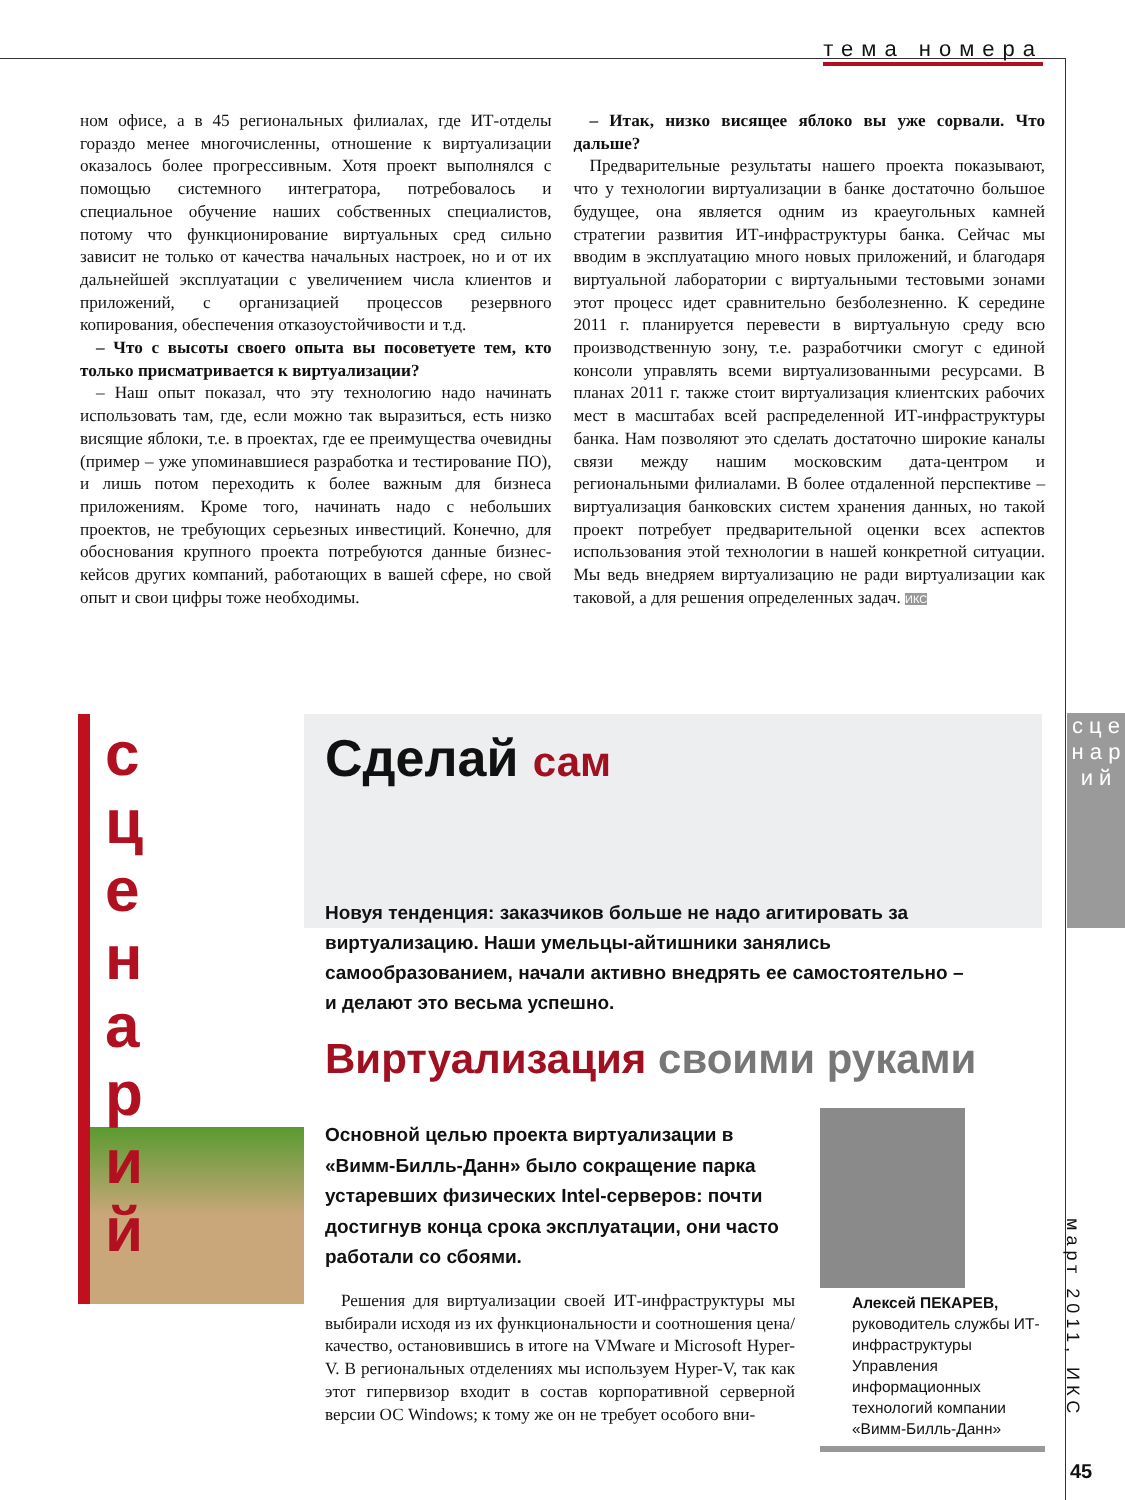тема номера
ном офисе, а в 45 региональных филиалах, где ИТ-отделы гораздо менее многочисленны, отношение к виртуализации оказалось более прогрессивным. Хотя проект выполнялся с помощью системного интегратора, потребовалось и специальное обучение наших собственных специалистов, потому что функционирование виртуальных сред сильно зависит не только от качества начальных настроек, но и от их дальнейшей эксплуатации с увеличением числа клиентов и приложений, с организацией процессов резервного копирования, обеспечения отказоустойчивости и т.д.
– Что с высоты своего опыта вы посоветуете тем, кто только присматривается к виртуализации?
– Наш опыт показал, что эту технологию надо начинать использовать там, где, если можно так выразиться, есть низко висящие яблоки, т.е. в проектах, где ее преимущества очевидны (пример – уже упоминавшиеся разработка и тестирование ПО), и лишь потом переходить к более важным для бизнеса приложениям. Кроме того, начинать надо с небольших проектов, не требующих серьезных инвестиций. Конечно, для обоснования крупного проекта потребуются данные бизнес-кейсов других компаний, работающих в вашей сфере, но свой опыт и свои цифры тоже необходимы.
– Итак, низко висящее яблоко вы уже сорвали. Что дальше?
Предварительные результаты нашего проекта показывают, что у технологии виртуализации в банке достаточно большое будущее, она является одним из краеугольных камней стратегии развития ИТ-инфраструктуры банка. Сейчас мы вводим в эксплуатацию много новых приложений, и благодаря виртуальной лаборатории с виртуальными тестовыми зонами этот процесс идет сравнительно безболезненно. К середине 2011 г. планируется перевести в виртуальную среду всю производственную зону, т.е. разработчики смогут с единой консоли управлять всеми виртуализованными ресурсами. В планах 2011 г. также стоит виртуализация клиентских рабочих мест в масштабах всей распределенной ИТ-инфраструктуры банка. Нам позволяют это сделать достаточно широкие каналы связи между нашим московским дата-центром и региональными филиалами. В более отдаленной перспективе – виртуализация банковских систем хранения данных, но такой проект потребует предварительной оценки всех аспектов использования этой технологии в нашей конкретной ситуации. Мы ведь внедряем виртуализацию не ради виртуализации как таковой, а для решения определенных задач. ИКС
с ц е н а р и й
с
ц
е
н
а
р
и
й
Сделай сам
Новуя тенденция: заказчиков больше не надо агитировать за виртуализацию. Наши умельцы-айтишники занялись самообразованием, начали активно внедрять ее самостоятельно – и делают это весьма успешно.
Виртуализация своими руками
Основной целью проекта виртуализации в «Вимм-Билль-Данн» было сокращение парка устаревших физических Intel-серверов: почти достигнув конца срока эксплуатации, они часто работали со сбоями.
Решения для виртуализации своей ИТ-инфраструктуры мы выбирали исходя из их функциональности и соотношения цена/качество, остановившись в итоге на VMware и Microsoft Hyper-V. В региональных отделениях мы используем Hyper-V, так как этот гипервизор входит в состав корпоративной серверной версии ОС Windows; к тому же он не требует особого вни-
Алексей ПЕКАРЕВ,
руководитель службы ИТ-инфраструктуры Управления информационных технологий компании «Вимм-Билль-Данн»
март 2011, ИКС
45